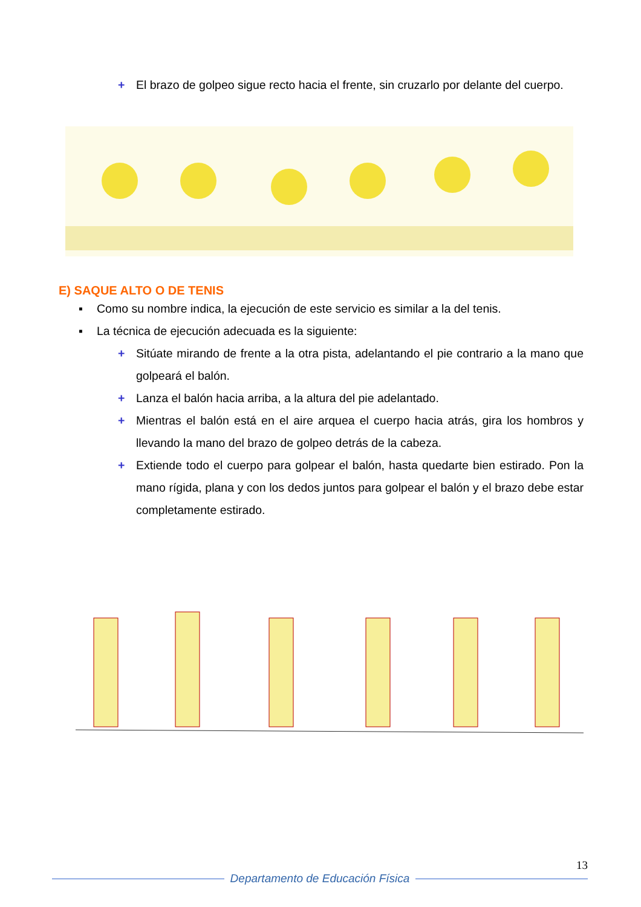+ El brazo de golpeo sigue recto hacia el frente, sin cruzarlo por delante del cuerpo.
E) SAQUE ALTO O DE TENIS
▪ Como su nombre indica, la ejecución de este servicio es similar a la del tenis.
▪ La técnica de ejecución adecuada es la siguiente:
+ Sitúate mirando de frente a la otra pista, adelantando el pie contrario a la mano que golpeará el balón.
+ Lanza el balón hacia arriba, a la altura del pie adelantado.
+ Mientras el balón está en el aire arquea el cuerpo hacia atrás, gira los hombros y llevando la mano del brazo de golpeo detrás de la cabeza.
+ Extiende todo el cuerpo para golpear el balón, hasta quedarte bien estirado. Pon la mano rígida, plana y con los dedos juntos para golpear el balón y el brazo debe estar completamente estirado.
13
Departamento de Educación Física